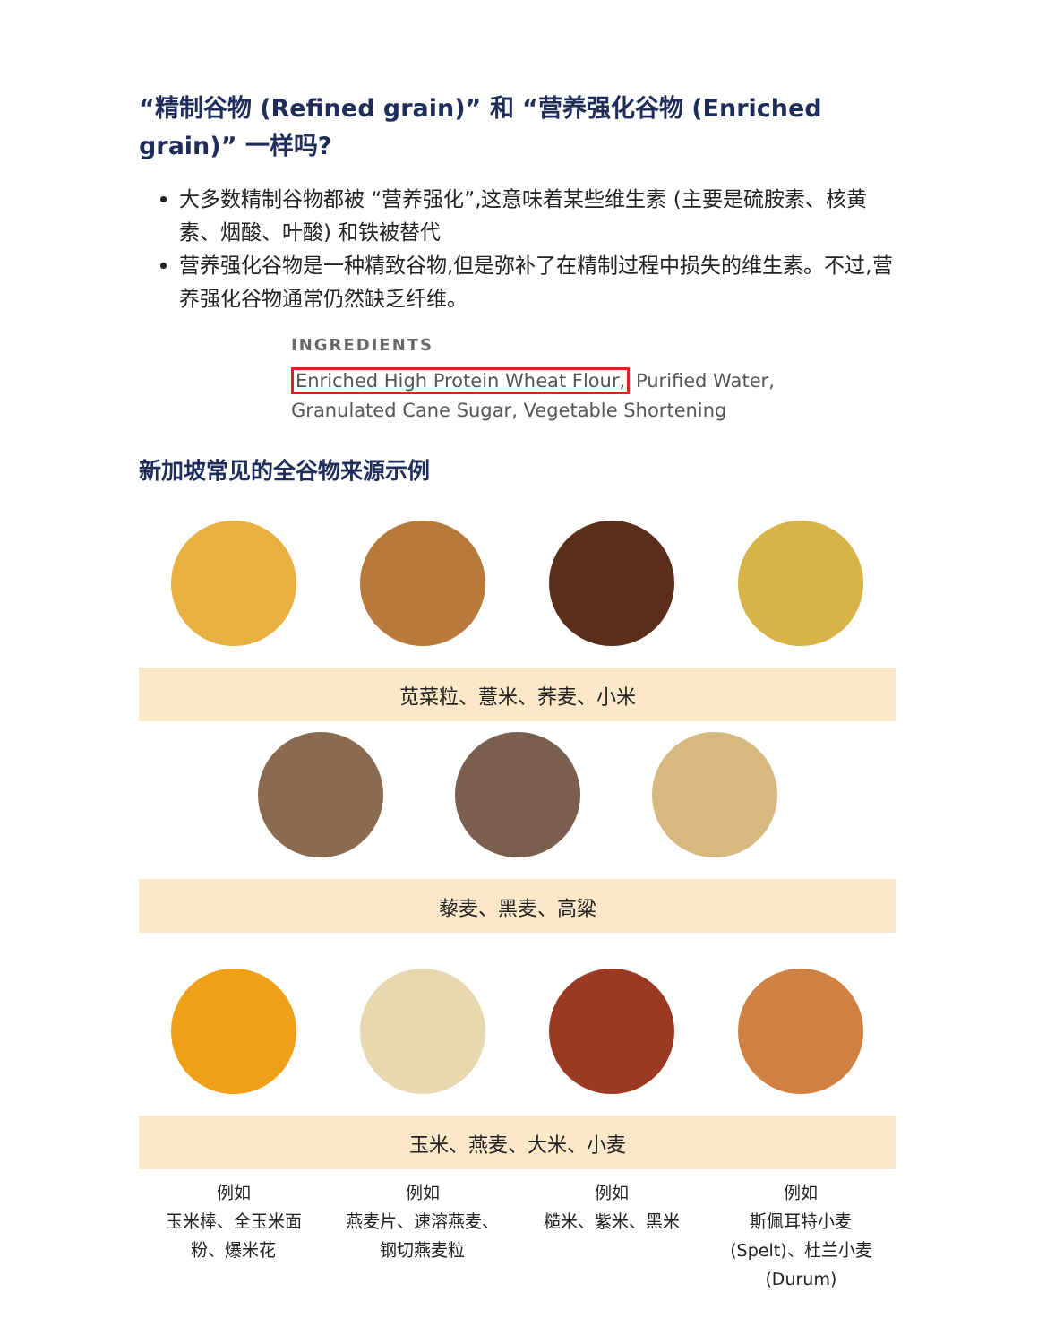“精制谷物 (Refined grain)” 和 “营养强化谷物 (Enriched grain)” 一样吗?
大多数精制谷物都被 “营养强化”,这意味着某些维生素 (主要是硫胺素、核黄素、烟酸、叶酸) 和铁被替代
营养强化谷物是一种精致谷物,但是弥补了在精制过程中损失的维生素。不过,营养强化谷物通常仍然缺乏纤维。
INGREDIENTS
Enriched High Protein Wheat Flour, Purified Water,
Granulated Cane Sugar, Vegetable Shortening
新加坡常见的全谷物来源示例
苋菜粒、薏米、荞麦、小米
藜麦、黑麦、高粱
玉米、燕麦、大米、小麦
例如
玉米棒、全玉米面粉、爆米花
例如
燕麦片、速溶燕麦、钢切燕麦粒
例如
糙米、紫米、黑米
例如
斯佩耳特小麦 (Spelt)、杜兰小麦 (Durum)